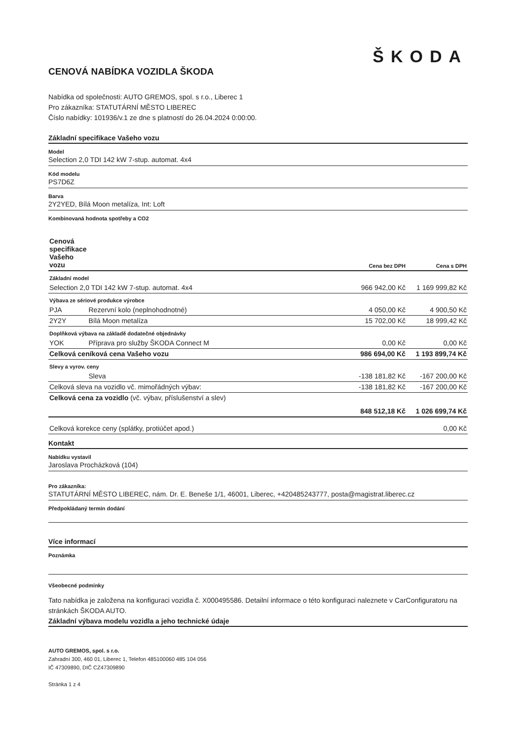ŠKODA
CENOVÁ NABÍDKA VOZIDLA ŠKODA
Nabídka od společnosti: AUTO GREMOS, spol. s r.o., Liberec 1
Pro zákazníka: STATUTÁRNÍ MĚSTO LIBEREC
Číslo nabídky: 101936/v.1 ze dne s platností do 26.04.2024 0:00:00.
Základní specifikace Vašeho vozu
Model
Selection 2,0 TDI 142 kW 7-stup. automat. 4x4
Kód modelu
PS7D6Z
Barva
2Y2YED, Bílá Moon metalíza, Int: Loft
Kombinovaná hodnota spotřeby a CO2
| Cenová specifikace Vašeho vozu | | Cena bez DPH | Cena s DPH |
| --- | --- | --- | --- |
| Základní model | | | |
| Selection 2,0 TDI 142 kW 7-stup. automat. 4x4 | | 966 942,00 Kč | 1 169 999,82 Kč |
| Výbava ze sériové produkce výrobce | | | |
| PJA | Rezervní kolo (neplnohodnotné) | 4 050,00 Kč | 4 900,50 Kč |
| 2Y2Y | Bílá Moon metalíza | 15 702,00 Kč | 18 999,42 Kč |
| Doplňková výbava na základě dodatečné objednávky | | | |
| YOK | Příprava pro služby ŠKODA Connect M | 0,00 Kč | 0,00 Kč |
| Celková ceníková cena Vašeho vozu | | 986 694,00 Kč | 1 193 899,74 Kč |
| Slevy a vyrov. ceny | | | |
| | Sleva | -138 181,82 Kč | -167 200,00 Kč |
| Celková sleva na vozidlo vč. mimořádných výbav: | | -138 181,82 Kč | -167 200,00 Kč |
| Celková cena za vozidlo (vč. výbav, příslušenství a slev) | | 848 512,18 Kč | 1 026 699,74 Kč |
| Celková korekce ceny (splátky, protiúčet apod.) | | | 0,00 Kč |
Kontakt
Nabídku vystavil
Jaroslava Procházková (104)
Pro zákazníka:
STATUTÁRNÍ MĚSTO LIBEREC, nám. Dr. E. Beneše 1/1, 46001, Liberec, +420485243777, posta@magistrat.liberec.cz
Předpokládaný termín dodání
Více informací
Poznámka
Všeobecné podmínky
Tato nabídka je založena na konfiguraci vozidla č. X000495586. Detailní informace o této konfiguraci naleznete v CarConfiguratoru na stránkách ŠKODA AUTO.
Základní výbava modelu vozidla a jeho technické údaje
AUTO GREMOS, spol. s r.o.
Zahradní 300, 460 01, Liberec 1, Telefon 485100060 485 104 056
IČ 47309890, DIČ CZ47309890
Stránka 1 z 4